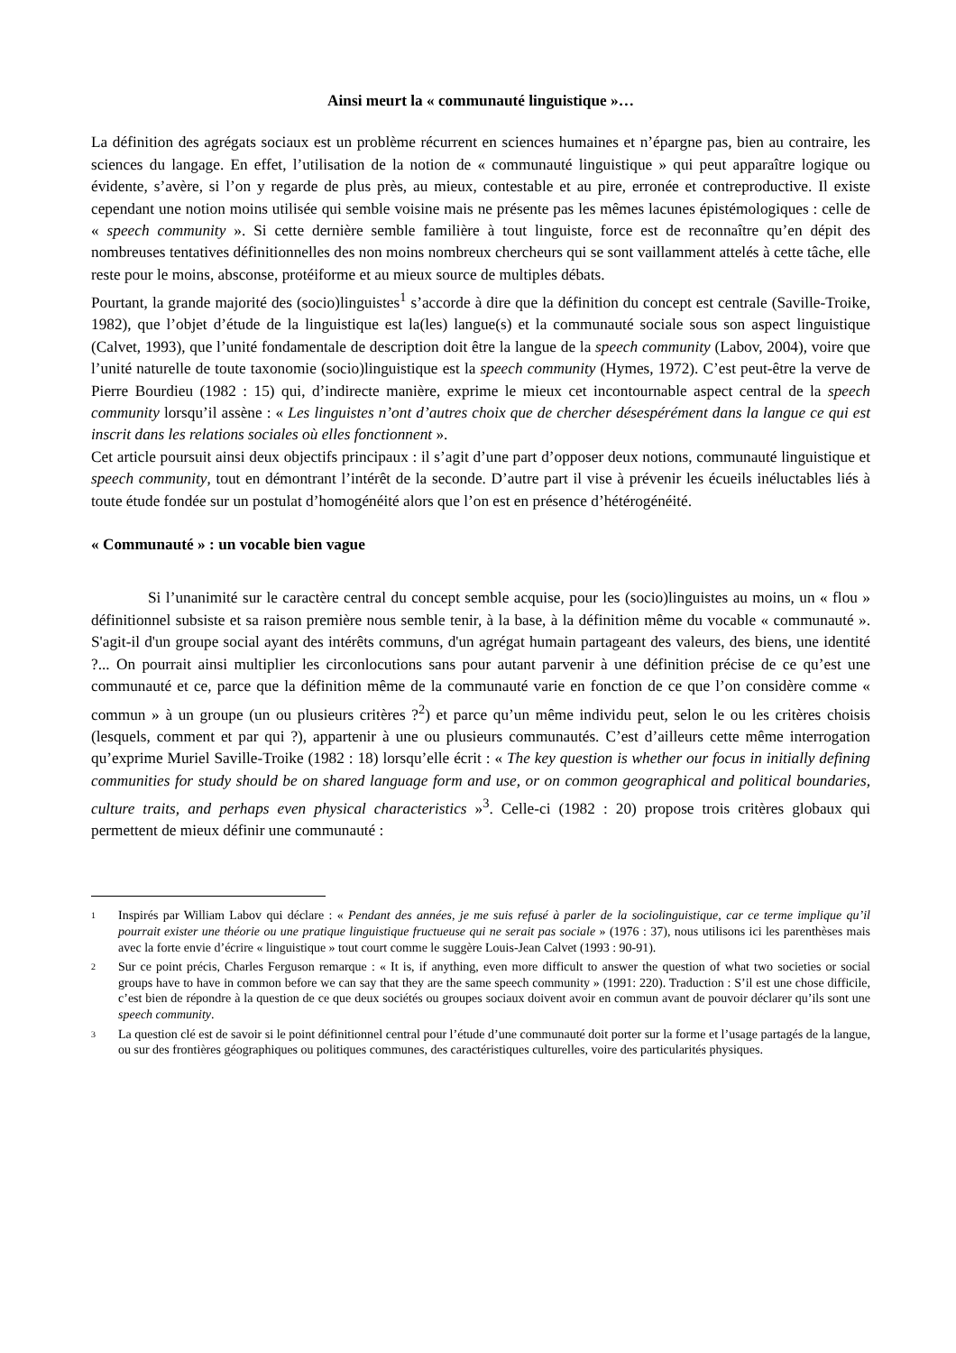Ainsi meurt la « communauté linguistique »…
La définition des agrégats sociaux est un problème récurrent en sciences humaines et n’épargne pas, bien au contraire, les sciences du langage. En effet, l’utilisation de la notion de « communauté linguistique » qui peut apparaître logique ou évidente, s’avère, si l’on y regarde de plus près, au mieux, contestable et au pire, erronée et contreproductive. Il existe cependant une notion moins utilisée qui semble voisine mais ne présente pas les mêmes lacunes épistémologiques : celle de « speech community ». Si cette dernière semble familière à tout linguiste, force est de reconnaître qu’en dépit des nombreuses tentatives définitionnelles des non moins nombreux chercheurs qui se sont vaillamment attelés à cette tâche, elle reste pour le moins, absconse, protéiforme et au mieux source de multiples débats.
Pourtant, la grande majorité des (socio)linguistes<sup>1</sup> s’accorde à dire que la définition du concept est centrale (Saville-Troike, 1982), que l’objet d’étude de la linguistique est la(les) langue(s) et la communauté sociale sous son aspect linguistique (Calvet, 1993), que l’unité fondamentale de description doit être la langue de la speech community (Labov, 2004), voire que l’unité naturelle de toute taxonomie (socio)linguistique est la speech community (Hymes, 1972). C’est peut-être la verve de Pierre Bourdieu (1982 : 15) qui, d’indirecte manière, exprime le mieux cet incontournable aspect central de la speech community lorsqu’il assène : « Les linguistes n’ont d’autres choix que de chercher désespérément dans la langue ce qui est inscrit dans les relations sociales où elles fonctionnent ».
Cet article poursuit ainsi deux objectifs principaux : il s’agit d’une part d’opposer deux notions, communauté linguistique et speech community, tout en démontrant l’intérêt de la seconde. D’autre part il vise à prévenir les écueils inéluctables liés à toute étude fondée sur un postulat d’homogénéité alors que l’on est en présence d’hétérogénéité.
« Communauté » : un vocable bien vague
Si l’unanimité sur le caractère central du concept semble acquise, pour les (socio)linguistes au moins, un « flou » définitionnel subsiste et sa raison première nous semble tenir, à la base, à la définition même du vocable « communauté ». S'agit-il d'un groupe social ayant des intérêts communs, d'un agrégat humain partageant des valeurs, des biens, une identité ?... On pourrait ainsi multiplier les circonlocutions sans pour autant parvenir à une définition précise de ce qu’est une communauté et ce, parce que la définition même de la communauté varie en fonction de ce que l’on considère comme « commun » à un groupe (un ou plusieurs critères ?<sup>2</sup>) et parce qu’un même individu peut, selon le ou les critères choisis (lesquels, comment et par qui ?), appartenir à une ou plusieurs communautés. C’est d’ailleurs cette même interrogation qu’exprime Muriel Saville-Troike (1982 : 18) lorsqu’elle écrit : « The key question is whether our focus in initially defining communities for study should be on shared language form and use, or on common geographical and political boundaries, culture traits, and perhaps even physical characteristics »<sup>3</sup>. Celle-ci (1982 : 20) propose trois critères globaux qui permettent de mieux définir une communauté :
<sup>1</sup>
Inspirés par William Labov qui déclare : « Pendant des années, je me suis refusé à parler de la sociolinguistique, car ce terme implique qu’il pourrait exister une théorie ou une pratique linguistique fructueuse qui ne serait pas sociale » (1976 : 37), nous utilisons ici les parenthèses mais avec la forte envie d’écrire « linguistique » tout court comme le suggère Louis-Jean Calvet (1993 : 90-91).
<sup>2</sup>
Sur ce point précis, Charles Ferguson remarque : « It is, if anything, even more difficult to answer the question of what two societies or social groups have to have in common before we can say that they are the same speech community » (1991: 220). Traduction : S’il est une chose difficile, c’est bien de répondre à la question de ce que deux sociétés ou groupes sociaux doivent avoir en commun avant de pouvoir déclarer qu’ils sont une speech community.
<sup>3</sup>
La question clé est de savoir si le point définitionnel central pour l’étude d’une communauté doit porter sur la forme et l’usage partagés de la langue, ou sur des frontières géographiques ou politiques communes, des caractéristiques culturelles, voire des particularités physiques.